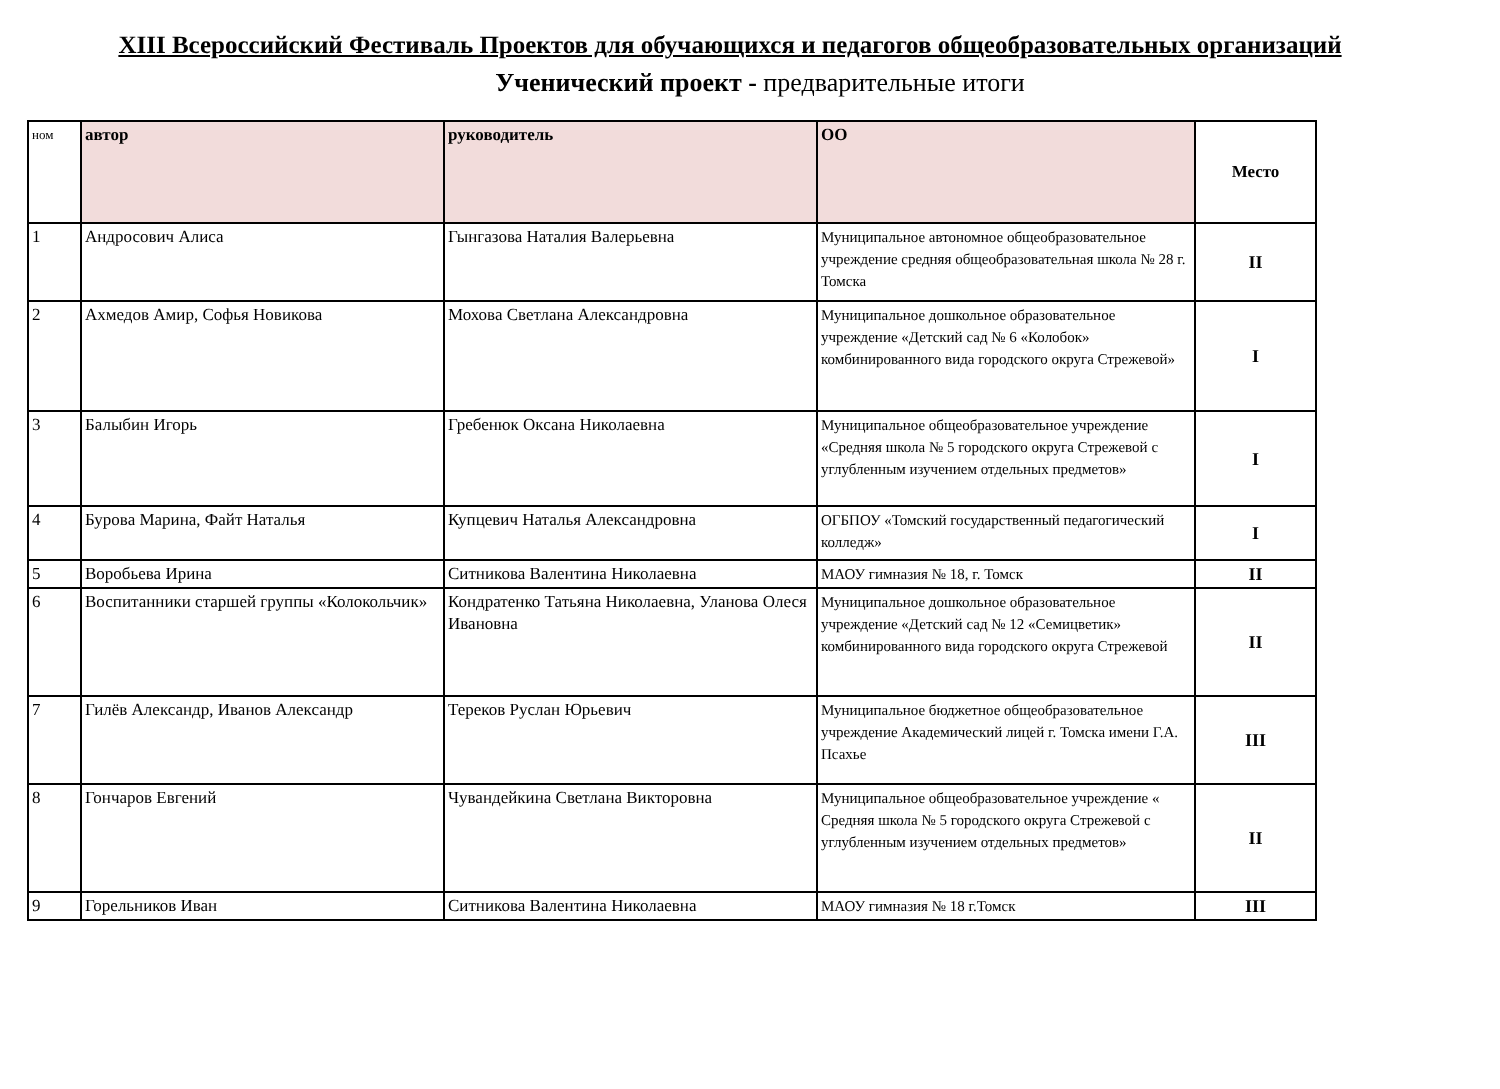XIII Всероссийский Фестиваль Проектов для обучающихся и педагогов общеобразовательных организаций
Ученический проект - предварительные итоги
| ном | автор | руководитель | ОО | Место |
| --- | --- | --- | --- | --- |
| 1 | Андросович Алиса | Гынгазова Наталия Валерьевна | Муниципальное автономное общеобразовательное учреждение средняя общеобразовательная школа № 28 г. Томска | II |
| 2 | Ахмедов Амир, Софья Новикова | Мохова Светлана Александровна | Муниципальное дошкольное образовательное учреждение «Детский сад № 6 «Колобок» комбинированного вида городского округа Стрежевой» | I |
| 3 | Балыбин Игорь | Гребенюк Оксана Николаевна | Муниципальное общеобразовательное учреждение «Средняя школа № 5 городского округа Стрежевой с углубленным изучением отдельных предметов» | I |
| 4 | Бурова Марина, Файт Наталья | Купцевич Наталья Александровна | ОГБПОУ «Томский государственный педагогический колледж» | I |
| 5 | Воробьева Ирина | Ситникова Валентина Николаевна | МАОУ гимназия № 18, г. Томск | II |
| 6 | Воспитанники старшей группы «Колокольчик» | Кондратенко Татьяна Николаевна, Уланова Олеся Ивановна | Муниципальное дошкольное образовательное учреждение «Детский сад № 12 «Семицветик» комбинированного вида городского округа Стрежевой | II |
| 7 | Гилёв Александр, Иванов Александр | Тереков Руслан Юрьевич | Муниципальное бюджетное общеобразовательное учреждение Академический лицей г. Томска имени Г.А. Псахье | III |
| 8 | Гончаров Евгений | Чувандейкина Светлана Викторовна | Муниципальное общеобразовательное учреждение « Средняя школа № 5 городского округа Стрежевой с углубленным изучением отдельных предметов» | II |
| 9 | Горельников Иван | Ситникова Валентина Николаевна | МАОУ гимназия № 18 г.Томск | III |